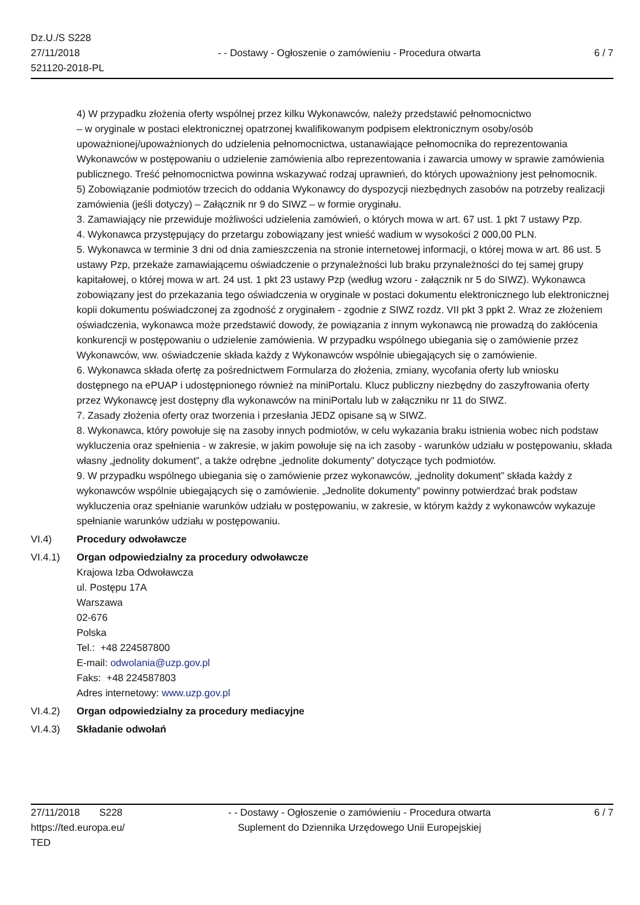Dz.U./S S228
27/11/2018
521120-2018-PL
- - Dostawy - Ogłoszenie o zamówieniu - Procedura otwarta
6 / 7
4) W przypadku złożenia oferty wspólnej przez kilku Wykonawców, należy przedstawić pełnomocnictwo
– w oryginale w postaci elektronicznej opatrzonej kwalifikowanym podpisem elektronicznym osoby/osób upoważnionej/upoważnionych do udzielenia pełnomocnictwa, ustanawiające pełnomocnika do reprezentowania Wykonawców w postępowaniu o udzielenie zamówienia albo reprezentowania i zawarcia umowy w sprawie zamówienia publicznego. Treść pełnomocnictwa powinna wskazywać rodzaj uprawnień, do których upoważniony jest pełnomocnik.
5) Zobowiązanie podmiotów trzecich do oddania Wykonawcy do dyspozycji niezbędnych zasobów na potrzeby realizacji zamówienia (jeśli dotyczy) – Załącznik nr 9 do SIWZ – w formie oryginału.
3. Zamawiający nie przewiduje możliwości udzielenia zamówień, o których mowa w art. 67 ust. 1 pkt 7 ustawy Pzp.
4. Wykonawca przystępujący do przetargu zobowiązany jest wnieść wadium w wysokości 2 000,00 PLN.
5. Wykonawca w terminie 3 dni od dnia zamieszczenia na stronie internetowej informacji, o której mowa w art. 86 ust. 5 ustawy Pzp, przekaże zamawiającemu oświadczenie o przynależności lub braku przynależności do tej samej grupy kapitałowej, o której mowa w art. 24 ust. 1 pkt 23 ustawy Pzp (według wzoru - załącznik nr 5 do SIWZ). Wykonawca zobowiązany jest do przekazania tego oświadczenia w oryginale w postaci dokumentu elektronicznego lub elektronicznej kopii dokumentu poświadczonej za zgodność z oryginałem - zgodnie z SIWZ rozdz. VII pkt 3 ppkt 2. Wraz ze złożeniem oświadczenia, wykonawca może przedstawić dowody, że powiązania z innym wykonawcą nie prowadzą do zakłócenia konkurencji w postępowaniu o udzielenie zamówienia. W przypadku wspólnego ubiegania się o zamówienie przez Wykonawców, ww. oświadczenie składa każdy z Wykonawców wspólnie ubiegających się o zamówienie.
6. Wykonawca składa ofertę za pośrednictwem Formularza do złożenia, zmiany, wycofania oferty lub wniosku dostępnego na ePUAP i udostępnionego również na miniPortalu. Klucz publiczny niezbędny do zaszyfrowania oferty przez Wykonawcę jest dostępny dla wykonawców na miniPortalu lub w załączniku nr 11 do SIWZ.
7. Zasady złożenia oferty oraz tworzenia i przesłania JEDZ opisane są w SIWZ.
8. Wykonawca, który powołuje się na zasoby innych podmiotów, w celu wykazania braku istnienia wobec nich podstaw wykluczenia oraz spełnienia - w zakresie, w jakim powołuje się na ich zasoby - warunków udziału w postępowaniu, składa własny „jednolity dokument”, a także odrębne „jednolite dokumenty” dotyczące tych podmiotów.
9. W przypadku wspólnego ubiegania się o zamówienie przez wykonawców, „jednolity dokument” składa każdy z wykonawców wspólnie ubiegających się o zamówienie. „Jednolite dokumenty” powinny potwierdzać brak podstaw wykluczenia oraz spełnianie warunków udziału w postępowaniu, w zakresie, w którym każdy z wykonawców wykazuje spełnianie warunków udziału w postępowaniu.
VI.4) Procedury odwoławcze
VI.4.1) Organ odpowiedzialny za procedury odwoławcze
Krajowa Izba Odwoławcza
ul. Postępu 17A
Warszawa
02-676
Polska
Tel.: +48 224587800
E-mail: odwolania@uzp.gov.pl
Faks: +48 224587803
Adres internetowy: www.uzp.gov.pl
VI.4.2) Organ odpowiedzialny za procedury mediacyjne
VI.4.3) Składanie odwołań
27/11/2018 S228
https://ted.europa.eu/
TED
- - Dostawy - Ogłoszenie o zamówieniu - Procedura otwarta
Suplement do Dziennika Urzędowego Unii Europejskiej
6 / 7